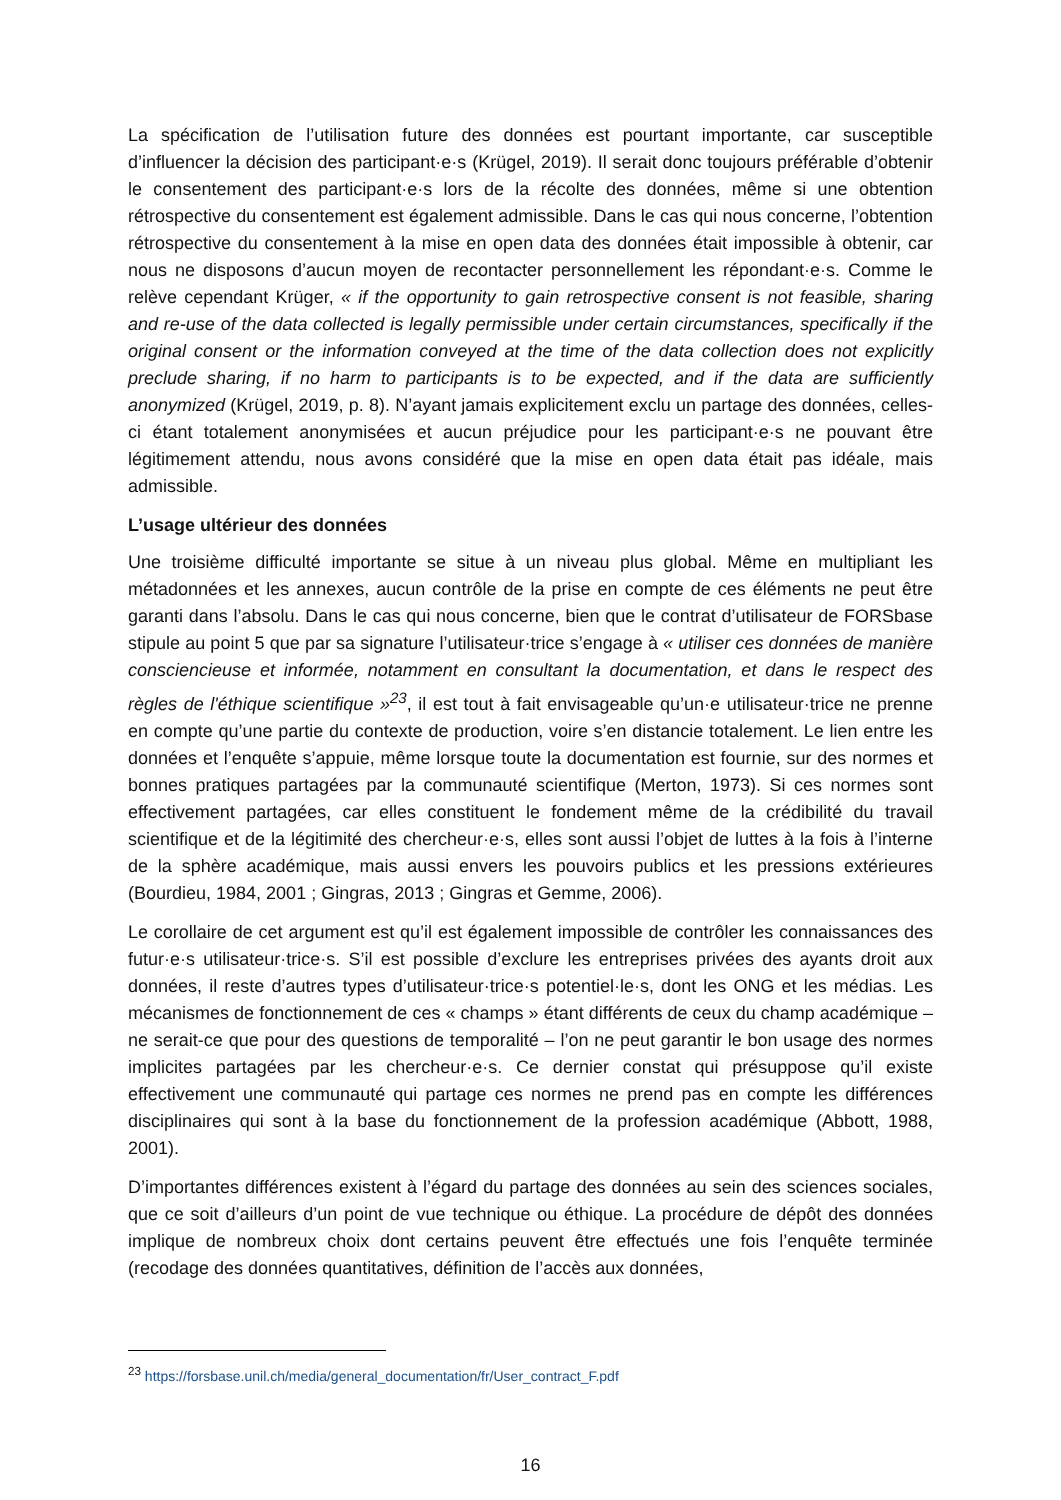La spécification de l’utilisation future des données est pourtant importante, car susceptible d’influencer la décision des participant·e·s (Krügel, 2019). Il serait donc toujours préférable d’obtenir le consentement des participant·e·s lors de la récolte des données, même si une obtention rétrospective du consentement est également admissible. Dans le cas qui nous concerne, l’obtention rétrospective du consentement à la mise en open data des données était impossible à obtenir, car nous ne disposons d’aucun moyen de recontacter personnellement les répondant·e·s. Comme le relève cependant Krüger, « if the opportunity to gain retrospective consent is not feasible, sharing and re-use of the data collected is legally permissible under certain circumstances, specifically if the original consent or the information conveyed at the time of the data collection does not explicitly preclude sharing, if no harm to participants is to be expected, and if the data are sufficiently anonymized (Krügel, 2019, p. 8). N’ayant jamais explicitement exclu un partage des données, celles-ci étant totalement anonymisées et aucun préjudice pour les participant·e·s ne pouvant être légitimement attendu, nous avons considéré que la mise en open data était pas idéale, mais admissible.
L’usage ultérieur des données
Une troisième difficulté importante se situe à un niveau plus global. Même en multipliant les métadonnées et les annexes, aucun contrôle de la prise en compte de ces éléments ne peut être garanti dans l’absolu. Dans le cas qui nous concerne, bien que le contrat d’utilisateur de FORSbase stipule au point 5 que par sa signature l’utilisateur·trice s’engage à « utiliser ces données de manière consciencieuse et informée, notamment en consultant la documentation, et dans le respect des règles de l'éthique scientifique »<sup>23</sup>, il est tout à fait envisageable qu’un·e utilisateur·trice ne prenne en compte qu’une partie du contexte de production, voire s’en distancie totalement. Le lien entre les données et l’enquête s’appuie, même lorsque toute la documentation est fournie, sur des normes et bonnes pratiques partagées par la communauté scientifique (Merton, 1973). Si ces normes sont effectivement partagées, car elles constituent le fondement même de la crédibilité du travail scientifique et de la légitimité des chercheur·e·s, elles sont aussi l’objet de luttes à la fois à l’interne de la sphère académique, mais aussi envers les pouvoirs publics et les pressions extérieures (Bourdieu, 1984, 2001 ; Gingras, 2013 ; Gingras et Gemme, 2006).
Le corollaire de cet argument est qu’il est également impossible de contrôler les connaissances des futur·e·s utilisateur·trice·s. S’il est possible d’exclure les entreprises privées des ayants droit aux données, il reste d’autres types d’utilisateur·trice·s potentiel·le·s, dont les ONG et les médias. Les mécanismes de fonctionnement de ces « champs » étant différents de ceux du champ académique – ne serait-ce que pour des questions de temporalité – l’on ne peut garantir le bon usage des normes implicites partagées par les chercheur·e·s. Ce dernier constat qui présuppose qu’il existe effectivement une communauté qui partage ces normes ne prend pas en compte les différences disciplinaires qui sont à la base du fonctionnement de la profession académique (Abbott, 1988, 2001).
D’importantes différences existent à l’égard du partage des données au sein des sciences sociales, que ce soit d’ailleurs d’un point de vue technique ou éthique. La procédure de dépôt des données implique de nombreux choix dont certains peuvent être effectués une fois l’enquête terminée (recodage des données quantitatives, définition de l’accès aux données,
<sup>23</sup> https://forsbase.unil.ch/media/general_documentation/fr/User_contract_F.pdf
16